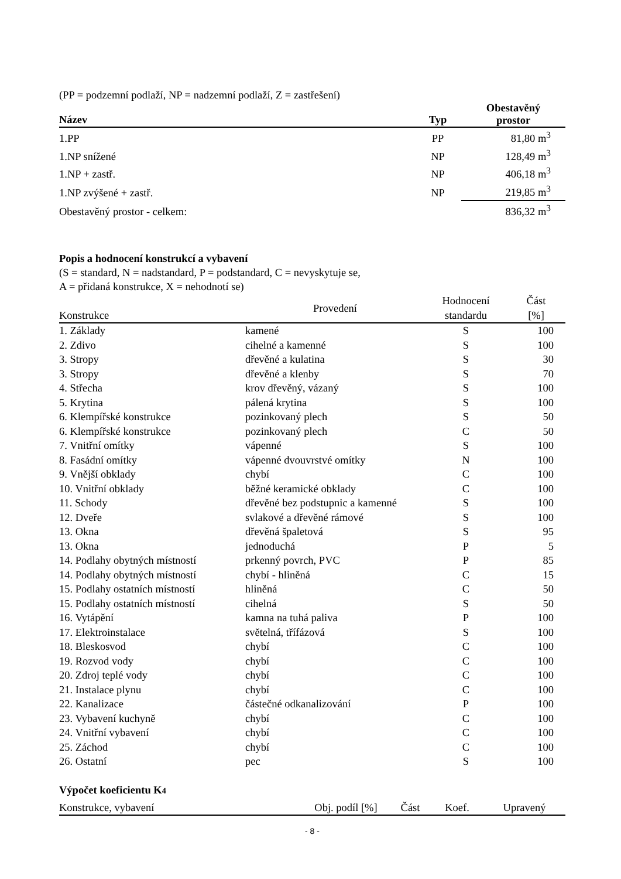(PP = podzemní podlaží, NP = nadzemní podlaží, Z = zastřešení)
| Název | Typ | Obestavěný prostor |
| --- | --- | --- |
| 1.PP | PP | 81,80 m<sup>3</sup> |
| 1.NP snížené | NP | 128,49 m<sup>3</sup> |
| 1.NP + zastř. | NP | 406,18 m<sup>3</sup> |
| 1.NP zvýšené + zastř. | NP | 219,85 m<sup>3</sup> |
| Obestavěný prostor - celkem: | | 836,32 m<sup>3</sup> |
Popis a hodnocení konstrukcí a vybavení
(S = standard, N = nadstandard, P = podstandard, C = nevyskytuje se,
A = přidaná konstrukce, X = nehodnotí se)
| Konstrukce | Provedení | Hodnocení standardu | Část [%] |
| --- | --- | --- | --- |
| 1. Základy | kamené | S | 100 |
| 2. Zdivo | cihelné a kamenné | S | 100 |
| 3. Stropy | dřevěné a kulatina | S | 30 |
| 3. Stropy | dřevěné a klenby | S | 70 |
| 4. Střecha | krov dřevěný, vázaný | S | 100 |
| 5. Krytina | pálená krytina | S | 100 |
| 6. Klempířské konstrukce | pozinkovaný plech | S | 50 |
| 6. Klempířské konstrukce | pozinkovaný plech | C | 50 |
| 7. Vnitřní omítky | vápenné | S | 100 |
| 8. Fasádní omítky | vápenné dvouvrstvé omítky | N | 100 |
| 9. Vnější obklady | chybí | C | 100 |
| 10. Vnitřní obklady | běžné keramické obklady | C | 100 |
| 11. Schody | dřevěné bez podstupnic a kamenné | S | 100 |
| 12. Dveře | svlakové a dřevěné rámové | S | 100 |
| 13. Okna | dřevěná špaletová | S | 95 |
| 13. Okna | jednoduchá | P | 5 |
| 14. Podlahy obytných místností | prkenný povrch, PVC | P | 85 |
| 14. Podlahy obytných místností | chybí - hliněná | C | 15 |
| 15. Podlahy ostatních místností | hliněná | C | 50 |
| 15. Podlahy ostatních místností | cihelná | S | 50 |
| 16. Vytápění | kamna na tuhá paliva | P | 100 |
| 17. Elektroinstalace | světelná, třífázová | S | 100 |
| 18. Bleskosvod | chybí | C | 100 |
| 19. Rozvod vody | chybí | C | 100 |
| 20. Zdroj teplé vody | chybí | C | 100 |
| 21. Instalace plynu | chybí | C | 100 |
| 22. Kanalizace | částečné odkanalizování | P | 100 |
| 23. Vybavení kuchyně | chybí | C | 100 |
| 24. Vnitřní vybavení | chybí | C | 100 |
| 25. Záchod | chybí | C | 100 |
| 26. Ostatní | pec | S | 100 |
Výpočet koeficientu K4
| Konstrukce, vybavení | Obj. podíl [%] | Část | Koef. | Upravený |
| --- | --- | --- | --- | --- |
- 8 -